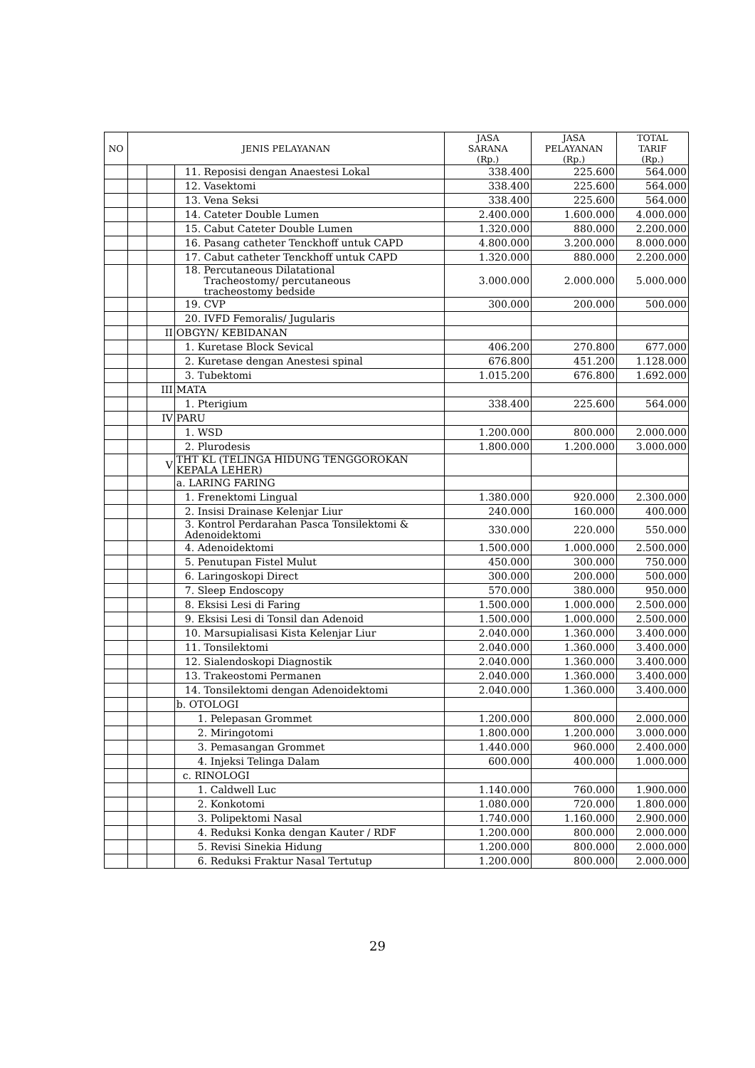| NO | JENIS PELAYANAN | | | JASA SARANA (Rp.) | JASA PELAYANAN (Rp.) | TOTAL TARIF (Rp.) |
| --- | --- | --- | --- | --- | --- | --- |
| | | | 11. Reposisi dengan Anaestesi Lokal | 338.400 | 225.600 | 564.000 |
| | | | 12. Vasektomi | 338.400 | 225.600 | 564.000 |
| | | | 13. Vena Seksi | 338.400 | 225.600 | 564.000 |
| | | | 14. Cateter Double Lumen | 2.400.000 | 1.600.000 | 4.000.000 |
| | | | 15. Cabut Cateter Double Lumen | 1.320.000 | 880.000 | 2.200.000 |
| | | | 16. Pasang catheter Tenckhoff untuk CAPD | 4.800.000 | 3.200.000 | 8.000.000 |
| | | | 17. Cabut catheter Tenckhoff untuk CAPD | 1.320.000 | 880.000 | 2.200.000 |
| | | | 18. Percutaneous Dilatational Tracheostomy/ percutaneous tracheostomy bedside | 3.000.000 | 2.000.000 | 5.000.000 |
| | | | 19. CVP | 300.000 | 200.000 | 500.000 |
| | | | 20. IVFD Femoralis/ Jugularis | | | |
| | | II | OBGYN/ KEBIDANAN | | | |
| | | | 1. Kuretase Block Sevical | 406.200 | 270.800 | 677.000 |
| | | | 2. Kuretase dengan Anestesi spinal | 676.800 | 451.200 | 1.128.000 |
| | | | 3. Tubektomi | 1.015.200 | 676.800 | 1.692.000 |
| | | III | MATA | | | |
| | | | 1. Pterigium | 338.400 | 225.600 | 564.000 |
| | | IV | PARU | | | |
| | | | 1. WSD | 1.200.000 | 800.000 | 2.000.000 |
| | | | 2. Plurodesis | 1.800.000 | 1.200.000 | 3.000.000 |
| | | V | THT KL (TELINGA HIDUNG TENGGOROKAN KEPALA LEHER) | | | |
| | | | a. LARING FARING | | | |
| | | | 1. Frenektomi Lingual | 1.380.000 | 920.000 | 2.300.000 |
| | | | 2. Insisi Drainase Kelenjar Liur | 240.000 | 160.000 | 400.000 |
| | | | 3. Kontrol Perdarahan Pasca Tonsilektomi & Adenoidektomi | 330.000 | 220.000 | 550.000 |
| | | | 4. Adenoidektomi | 1.500.000 | 1.000.000 | 2.500.000 |
| | | | 5. Penutupan Fistel Mulut | 450.000 | 300.000 | 750.000 |
| | | | 6. Laringoskopi Direct | 300.000 | 200.000 | 500.000 |
| | | | 7. Sleep Endoscopy | 570.000 | 380.000 | 950.000 |
| | | | 8. Eksisi Lesi di Faring | 1.500.000 | 1.000.000 | 2.500.000 |
| | | | 9. Eksisi Lesi di Tonsil dan Adenoid | 1.500.000 | 1.000.000 | 2.500.000 |
| | | | 10. Marsupialisasi Kista Kelenjar Liur | 2.040.000 | 1.360.000 | 3.400.000 |
| | | | 11. Tonsilektomi | 2.040.000 | 1.360.000 | 3.400.000 |
| | | | 12. Sialendoskopi Diagnostik | 2.040.000 | 1.360.000 | 3.400.000 |
| | | | 13. Trakeostomi Permanen | 2.040.000 | 1.360.000 | 3.400.000 |
| | | | 14. Tonsilektomi dengan Adenoidektomi | 2.040.000 | 1.360.000 | 3.400.000 |
| | | | b. OTOLOGI | | | |
| | | | 1. Pelepasan Grommet | 1.200.000 | 800.000 | 2.000.000 |
| | | | 2. Miringotomi | 1.800.000 | 1.200.000 | 3.000.000 |
| | | | 3. Pemasangan Grommet | 1.440.000 | 960.000 | 2.400.000 |
| | | | 4. Injeksi Telinga Dalam | 600.000 | 400.000 | 1.000.000 |
| | | | c. RINOLOGI | | | |
| | | | 1. Caldwell Luc | 1.140.000 | 760.000 | 1.900.000 |
| | | | 2. Konkotomi | 1.080.000 | 720.000 | 1.800.000 |
| | | | 3. Polipektomi Nasal | 1.740.000 | 1.160.000 | 2.900.000 |
| | | | 4. Reduksi Konka dengan Kauter / RDF | 1.200.000 | 800.000 | 2.000.000 |
| | | | 5. Revisi Sinekia Hidung | 1.200.000 | 800.000 | 2.000.000 |
| | | | 6. Reduksi Fraktur Nasal Tertutup | 1.200.000 | 800.000 | 2.000.000 |
29